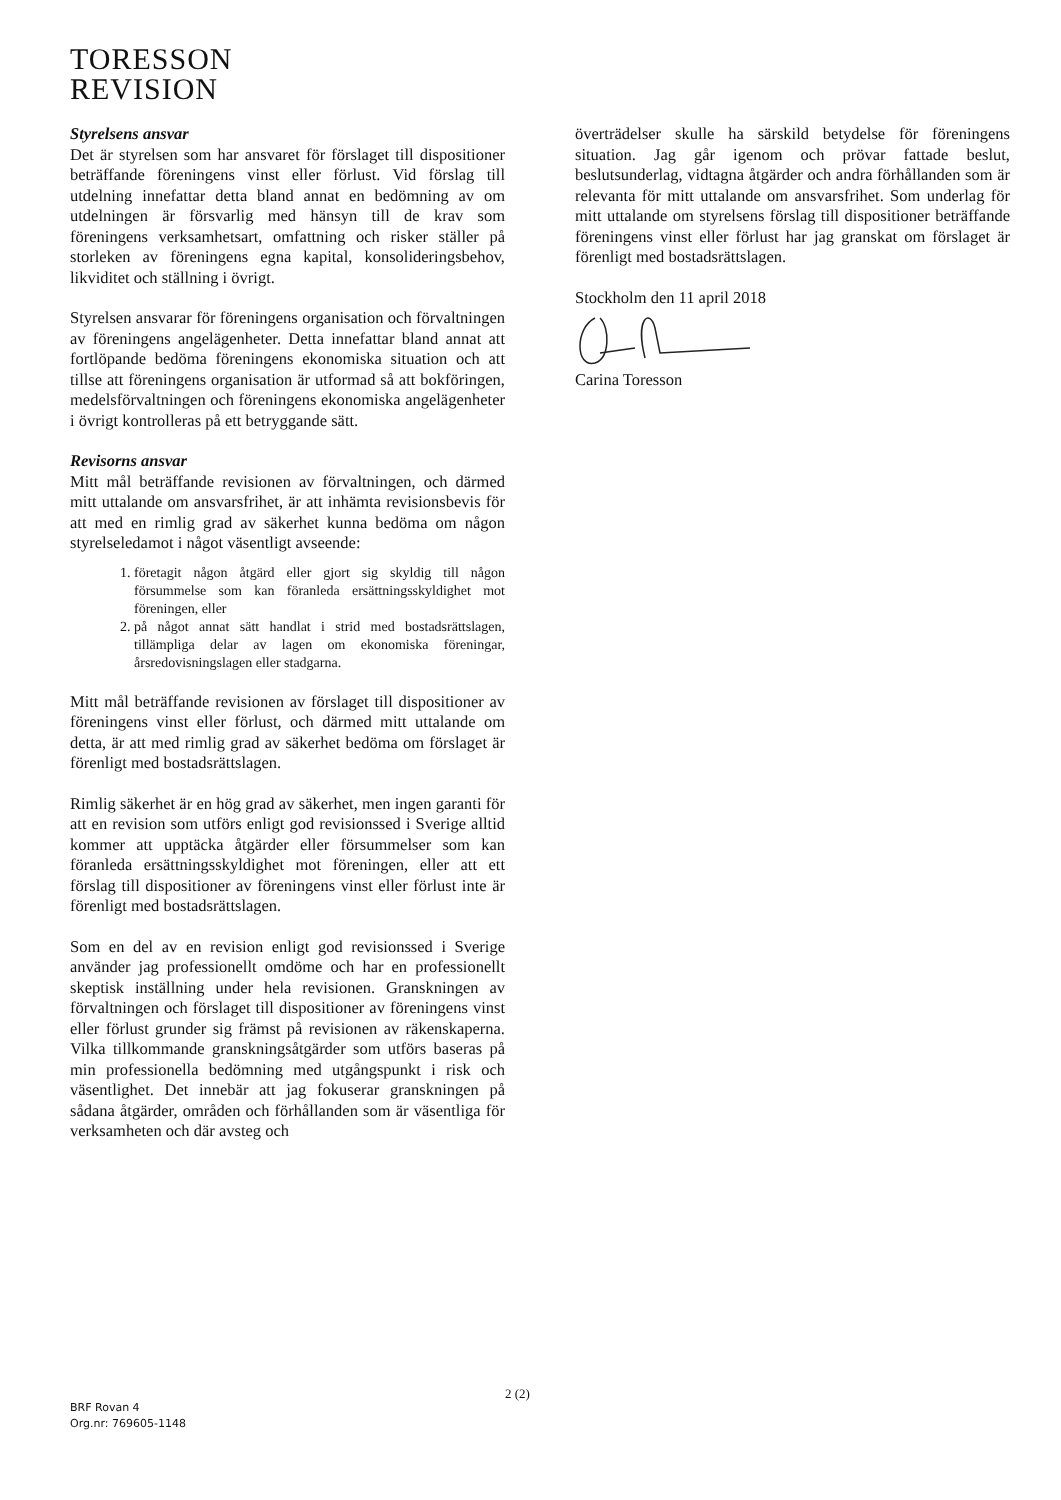TORESSON
REVISION
Styrelsens ansvar
Det är styrelsen som har ansvaret för förslaget till dispositioner beträffande föreningens vinst eller förlust. Vid förslag till utdelning innefattar detta bland annat en bedömning av om utdelningen är försvarlig med hänsyn till de krav som föreningens verksamhetsart, omfattning och risker ställer på storleken av föreningens egna kapital, konsolideringsbehov, likviditet och ställning i övrigt.
Styrelsen ansvarar för föreningens organisation och förvaltningen av föreningens angelägenheter. Detta innefattar bland annat att fortlöpande bedöma föreningens ekonomiska situation och att tillse att föreningens organisation är utformad så att bokföringen, medelsförvaltningen och föreningens ekonomiska angelägenheter i övrigt kontrolleras på ett betryggande sätt.
Revisorns ansvar
Mitt mål beträffande revisionen av förvaltningen, och därmed mitt uttalande om ansvarsfrihet, är att inhämta revisionsbevis för att med en rimlig grad av säkerhet kunna bedöma om någon styrelseledamot i något väsentligt avseende:
1. företagit någon åtgärd eller gjort sig skyldig till någon försummelse som kan föranleda ersättningsskyldighet mot föreningen, eller
2. på något annat sätt handlat i strid med bostadsrättslagen, tillämpliga delar av lagen om ekonomiska föreningar, årsredovisningslagen eller stadgarna.
Mitt mål beträffande revisionen av förslaget till dispositioner av föreningens vinst eller förlust, och därmed mitt uttalande om detta, är att med rimlig grad av säkerhet bedöma om förslaget är förenligt med bostadsrättslagen.
Rimlig säkerhet är en hög grad av säkerhet, men ingen garanti för att en revision som utförs enligt god revisionssed i Sverige alltid kommer att upptäcka åtgärder eller försummelser som kan föranleda ersättningsskyldighet mot föreningen, eller att ett förslag till dispositioner av föreningens vinst eller förlust inte är förenligt med bostadsrättslagen.
Som en del av en revision enligt god revisionssed i Sverige använder jag professionellt omdöme och har en professionellt skeptisk inställning under hela revisionen. Granskningen av förvaltningen och förslaget till dispositioner av föreningens vinst eller förlust grunder sig främst på revisionen av räkenskaperna. Vilka tillkommande granskningsåtgärder som utförs baseras på min professionella bedömning med utgångspunkt i risk och väsentlighet. Det innebär att jag fokuserar granskningen på sådana åtgärder, områden och förhållanden som är väsentliga för verksamheten och där avsteg och
överträdelser skulle ha särskild betydelse för föreningens situation. Jag går igenom och prövar fattade beslut, beslutsunderlag, vidtagna åtgärder och andra förhållanden som är relevanta för mitt uttalande om ansvarsfrihet. Som underlag för mitt uttalande om styrelsens förslag till dispositioner beträffande föreningens vinst eller förlust har jag granskat om förslaget är förenligt med bostadsrättslagen.
Stockholm den 11 april 2018
Carina Toresson
2 (2)
BRF Rovan 4
Org.nr: 769605-1148